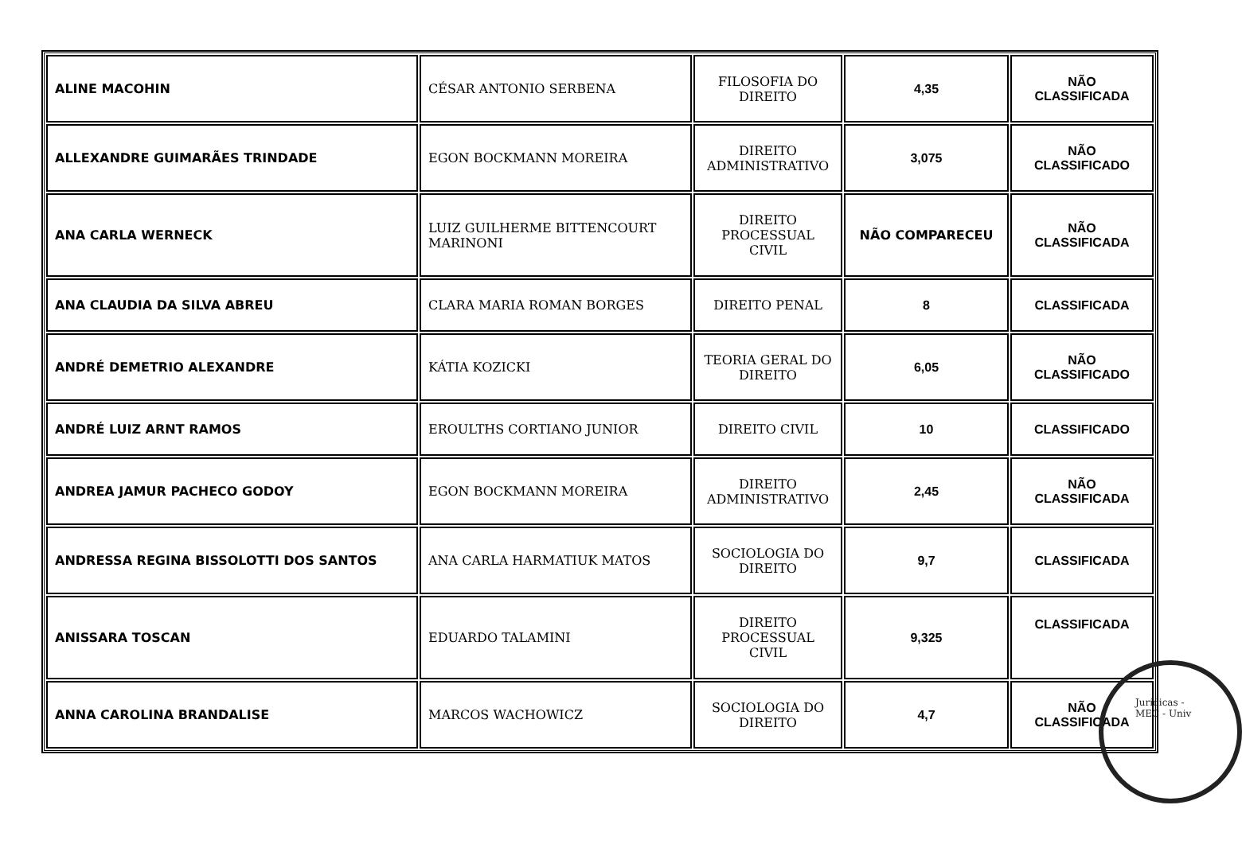| ALINE MACOHIN | CÉSAR ANTONIO SERBENA | FILOSOFIA DO DIREITO | 4,35 | NÃO CLASSIFICADA |
| ALLEXANDRE GUIMARÃES TRINDADE | EGON BOCKMANN MOREIRA | DIREITO ADMINISTRATIVO | 3,075 | NÃO CLASSIFICADO |
| ANA CARLA WERNECK | LUIZ GUILHERME BITTENCOURT MARINONI | DIREITO PROCESSUAL CIVIL | NÃO COMPARECEU | NÃO CLASSIFICADA |
| ANA CLAUDIA DA SILVA ABREU | CLARA MARIA ROMAN BORGES | DIREITO PENAL | 8 | CLASSIFICADA |
| ANDRÉ DEMETRIO ALEXANDRE | KÁTIA KOZICKI | TEORIA GERAL DO DIREITO | 6,05 | NÃO CLASSIFICADO |
| ANDRÉ LUIZ ARNT RAMOS | EROULTHS CORTIANO JUNIOR | DIREITO CIVIL | 10 | CLASSIFICADO |
| ANDREA JAMUR PACHECO GODOY | EGON BOCKMANN MOREIRA | DIREITO ADMINISTRATIVO | 2,45 | NÃO CLASSIFICADA |
| ANDRESSA REGINA BISSOLOTTI DOS SANTOS | ANA CARLA HARMATIUK MATOS | SOCIOLOGIA DO DIREITO | 9,7 | CLASSIFICADA |
| ANISSARA TOSCAN | EDUARDO TALAMINI | DIREITO PROCESSUAL CIVIL | 9,325 | CLASSIFICADA |
| ANNA CAROLINA BRANDALISE | MARCOS WACHOWICZ | SOCIOLOGIA DO DIREITO | 4,7 | NÃO CLASSIFICADA |
Jurídicas - MEC - Univ